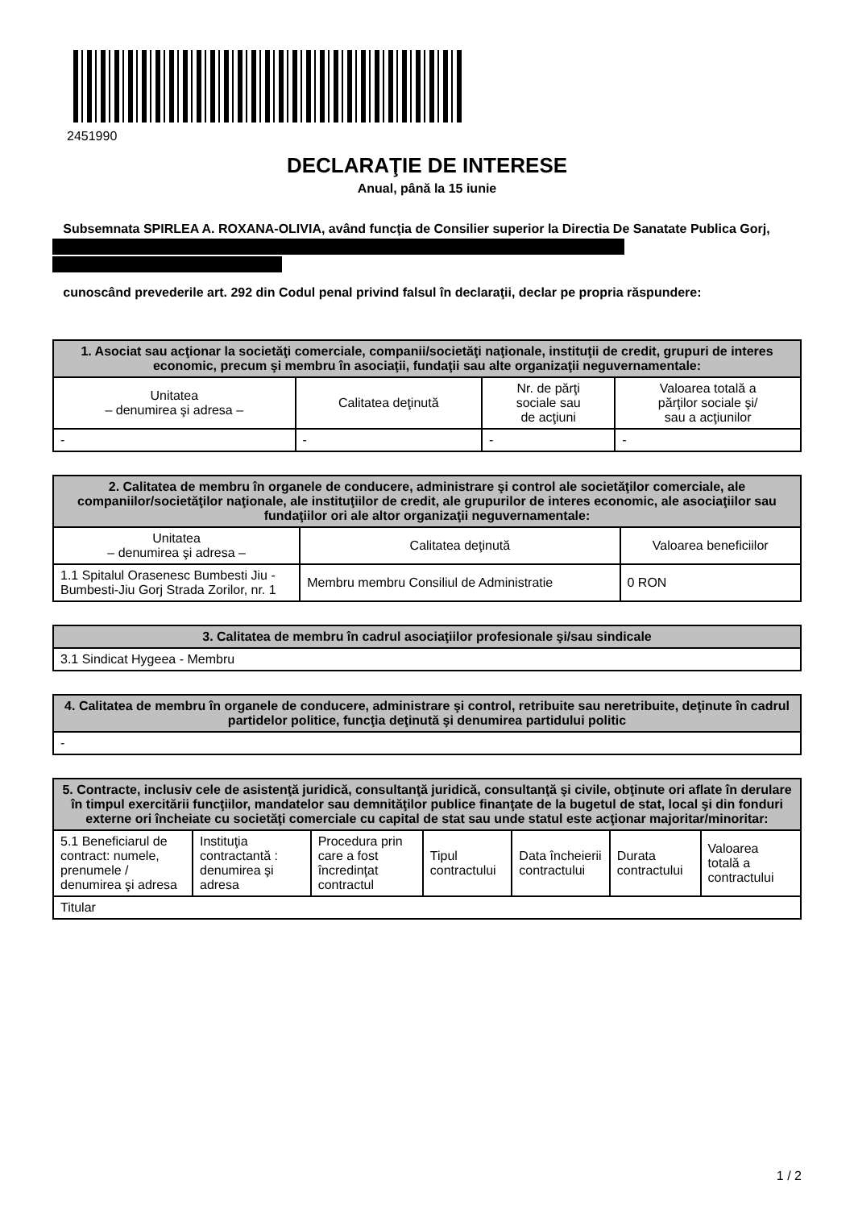2451990
DECLARAŢIE DE INTERESE
Anual, până la 15 iunie
Subsemnata SPIRLEA A. ROXANA-OLIVIA, având funcţia de Consilier superior la Directia De Sanatate Publica Gorj,
cunoscând prevederile art. 292 din Codul penal privind falsul în declaraţii, declar pe propria răspundere:
| 1. Asociat sau acţionar la societăţi comerciale, companii/societăţi naţionale, instituţii de credit, grupuri de interes economic, precum şi membru în asociaţii, fundaţii sau alte organizaţii neguvernamentale: | | | |
| --- | --- | --- | --- |
| Unitatea – denumirea şi adresa – | Calitatea deţinută | Nr. de părţi sociale sau de acţiuni | Valoarea totală a părţilor sociale şi/ sau a acţiunilor |
| - | - | - | - |
| 2. Calitatea de membru în organele de conducere, administrare şi control ale societăţilor comerciale, ale companiilor/societăţilor naţionale, ale instituţiilor de credit, ale grupurilor de interes economic, ale asociaţiilor sau fundaţiilor ori ale altor organizaţii neguvernamentale: | | |
| --- | --- | --- |
| Unitatea – denumirea şi adresa – | Calitatea deţinută | Valoarea beneficiilor |
| 1.1 Spitalul Orasenesc Bumbesti Jiu - Bumbesti-Jiu Gorj Strada Zorilor, nr. 1 | Membru membru Consiliul de Administratie | 0 RON |
| 3. Calitatea de membru în cadrul asociaţiilor profesionale şi/sau sindicale |
| --- |
| 3.1 Sindicat Hygeea - Membru |
| 4. Calitatea de membru în organele de conducere, administrare şi control, retribuite sau neretribuite, deţinute în cadrul partidelor politice, funcţia deţinută şi denumirea partidului politic |
| --- |
| - |
| 5. Contracte, inclusiv cele de asistenţă juridică, consultanţă juridică, consultanţă şi civile, obţinute ori aflate în derulare în timpul exercitării funcţiilor, mandatelor sau demnităţilor publice finanţate de la bugetul de stat, local şi din fonduri externe ori încheiate cu societăţi comerciale cu capital de stat sau unde statul este acţionar majoritar/minoritar: | | | | | | |
| --- | --- | --- | --- | --- | --- | --- |
| 5.1 Beneficiarul de contract: numele, prenumele / denumirea şi adresa | Instituţia contractantă : denumirea şi adresa | Procedura prin care a fost încredinţat contractul | Tipul contractului | Data încheierii contractului | Durata contractului | Valoarea totală a contractului |
| Titular | | | | | | |
1 / 2